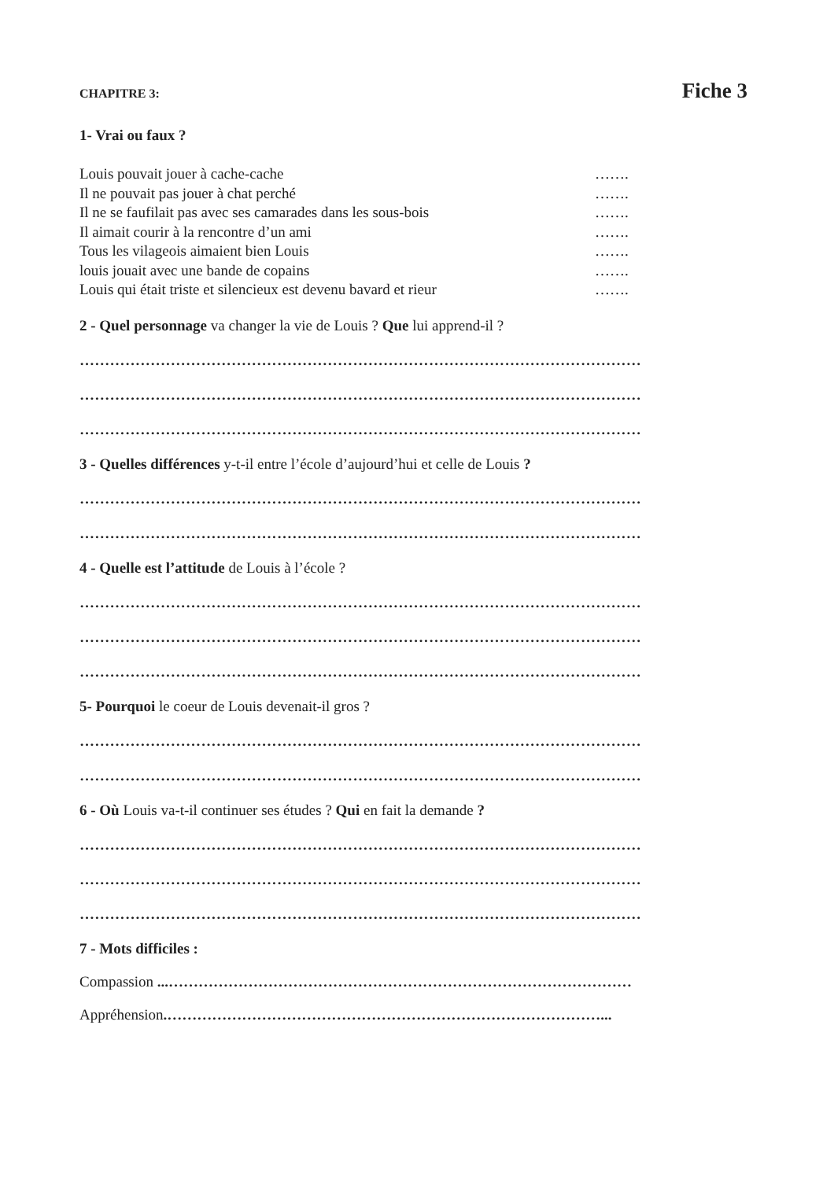CHAPITRE 3: Fiche 3
1- Vrai ou faux ?
Louis pouvait jouer à cache-cache …….
Il ne pouvait pas jouer à chat perché …….
Il ne se faufilait pas avec ses camarades dans les sous-bois …….
Il aimait courir à la rencontre d’un ami …….
Tous les vilageois aimaient bien Louis …….
louis jouait avec une bande de copains …….
Louis qui était triste et silencieux est devenu bavard et rieur …….
2 - Quel personnage va changer la vie de Louis ? Que lui apprend-il ?
…………………………………………………………………………………………………
…………………………………………………………………………………………………
…………………………………………………………………………………………………
3 - Quelles différences y-t-il entre l’école d’aujourd’hui et celle de Louis ?
…………………………………………………………………………………………………
…………………………………………………………………………………………………
4 - Quelle est l’attitude de Louis à l’école ?
…………………………………………………………………………………………………
…………………………………………………………………………………………………
…………………………………………………………………………………………………
5- Pourquoi le coeur de Louis devenait-il gros ?
…………………………………………………………………………………………………
…………………………………………………………………………………………………
6 - Où Louis va-t-il continuer ses études ? Qui en fait la demande ?
…………………………………………………………………………………………………
…………………………………………………………………………………………………
…………………………………………………………………………………………………
7 - Mots difficiles :
Compassion ...…………………………………………………………………………………
Appréhension.……………………………………………………………………………...